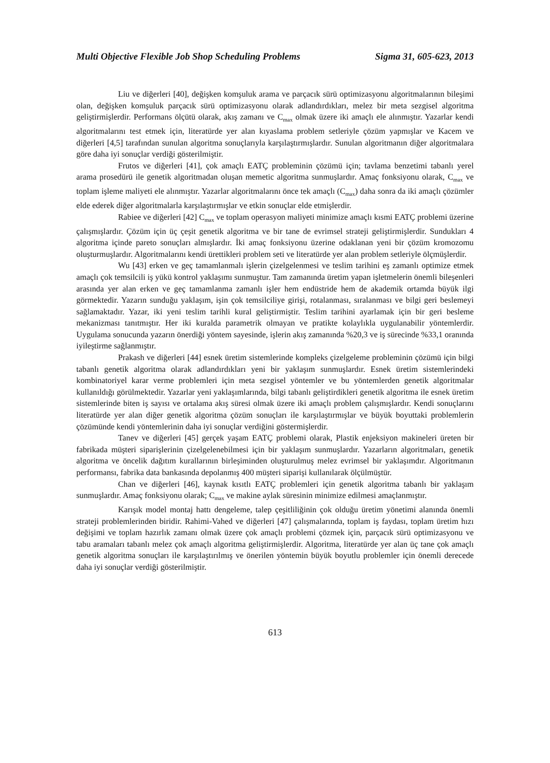Multi Objective Flexible Job Shop Scheduling Problems Sigma 31, 605-623, 2013
Liu ve diğerleri [40], değişken komşuluk arama ve parçacık sürü optimizasyonu algoritmalarının bileşimi olan, değişken komşuluk parçacık sürü optimizasyonu olarak adlandırdıkları, melez bir meta sezgisel algoritma geliştirmişlerdir. Performans ölçütü olarak, akış zamanı ve C<sub>max</sub> olmak üzere iki amaçlı ele alınmıştır. Yazarlar kendi algoritmalarını test etmek için, literatürde yer alan kıyaslama problem setleriyle çözüm yapmışlar ve Kacem ve diğerleri [4,5] tarafından sunulan algoritma sonuçlarıyla karşılaştırmışlardır. Sunulan algoritmanın diğer algoritmalara göre daha iyi sonuçlar verdiği gösterilmiştir.
Frutos ve diğerleri [41], çok amaçlı EATÇ probleminin çözümü için; tavlama benzetimi tabanlı yerel arama prosedürü ile genetik algoritmadan oluşan memetic algoritma sunmuşlardır. Amaç fonksiyonu olarak, C<sub>max</sub> ve toplam işleme maliyeti ele alınmıştır. Yazarlar algoritmalarını önce tek amaçlı (C<sub>max</sub>) daha sonra da iki amaçlı çözümler elde ederek diğer algoritmalarla karşılaştırmışlar ve etkin sonuçlar elde etmişlerdir.
Rabiee ve diğerleri [42] C<sub>max</sub> ve toplam operasyon maliyeti minimize amaçlı kısmi EATÇ problemi üzerine çalışmışlardır. Çözüm için üç çeşit genetik algoritma ve bir tane de evrimsel strateji geliştirmişlerdir. Sundukları 4 algoritma içinde pareto sonuçları almışlardır. İki amaç fonksiyonu üzerine odaklanan yeni bir çözüm kromozomu oluşturmuşlardır. Algoritmalarını kendi ürettikleri problem seti ve literatürde yer alan problem setleriyle ölçmüşlerdir.
Wu [43] erken ve geç tamamlanmalı işlerin çizelgelenmesi ve teslim tarihini eş zamanlı optimize etmek amaçlı çok temsilcili iş yükü kontrol yaklaşımı sunmuştur. Tam zamanında üretim yapan işletmelerin önemli bileşenleri arasında yer alan erken ve geç tamamlanma zamanlı işler hem endüstride hem de akademik ortamda büyük ilgi görmektedir. Yazarın sunduğu yaklaşım, işin çok temsilciliye girişi, rotalanması, sıralanması ve bilgi geri beslemeyi sağlamaktadır. Yazar, iki yeni teslim tarihli kural geliştirmiştir. Teslim tarihini ayarlamak için bir geri besleme mekanizması tanıtmıştır. Her iki kuralda parametrik olmayan ve pratikte kolaylıkla uygulanabilir yöntemlerdir. Uygulama sonucunda yazarın önerdiği yöntem sayesinde, işlerin akış zamanında %20,3 ve iş sürecinde %33,1 oranında iyileştirme sağlanmıştır.
Prakash ve diğerleri [44] esnek üretim sistemlerinde kompleks çizelgeleme probleminin çözümü için bilgi tabanlı genetik algoritma olarak adlandırdıkları yeni bir yaklaşım sunmuşlardır. Esnek üretim sistemlerindeki kombinatoriyel karar verme problemleri için meta sezgisel yöntemler ve bu yöntemlerden genetik algoritmalar kullanıldığı görülmektedir. Yazarlar yeni yaklaşımlarında, bilgi tabanlı geliştirdikleri genetik algoritma ile esnek üretim sistemlerinde biten iş sayısı ve ortalama akış süresi olmak üzere iki amaçlı problem çalışmışlardır. Kendi sonuçlarını literatürde yer alan diğer genetik algoritma çözüm sonuçları ile karşılaştırmışlar ve büyük boyuttaki problemlerin çözümünde kendi yöntemlerinin daha iyi sonuçlar verdiğini göstermişlerdir.
Tanev ve diğerleri [45] gerçek yaşam EATÇ problemi olarak, Plastik enjeksiyon makineleri üreten bir fabrikada müşteri siparişlerinin çizelgelenebilmesi için bir yaklaşım sunmuşlardır. Yazarların algoritmaları, genetik algoritma ve öncelik dağıtım kurallarının birleşiminden oluşturulmuş melez evrimsel bir yaklaşımdır. Algoritmanın performansı, fabrika data bankasında depolanmış 400 müşteri siparişi kullanılarak ölçülmüştür.
Chan ve diğerleri [46], kaynak kısıtlı EATÇ problemleri için genetik algoritma tabanlı bir yaklaşım sunmuşlardır. Amaç fonksiyonu olarak; C<sub>max</sub> ve makine aylak süresinin minimize edilmesi amaçlanmıştır.
Karışık model montaj hattı dengeleme, talep çeşitliliğinin çok olduğu üretim yönetimi alanında önemli strateji problemlerinden biridir. Rahimi-Vahed ve diğerleri [47] çalışmalarında, toplam iş faydası, toplam üretim hızı değişimi ve toplam hazırlık zamanı olmak üzere çok amaçlı problemi çözmek için, parçacık sürü optimizasyonu ve tabu aramaları tabanlı melez çok amaçlı algoritma geliştirmişlerdir. Algoritma, literatürde yer alan üç tane çok amaçlı genetik algoritma sonuçları ile karşılaştırılmış ve önerilen yöntemin büyük boyutlu problemler için önemli derecede daha iyi sonuçlar verdiği gösterilmiştir.
613